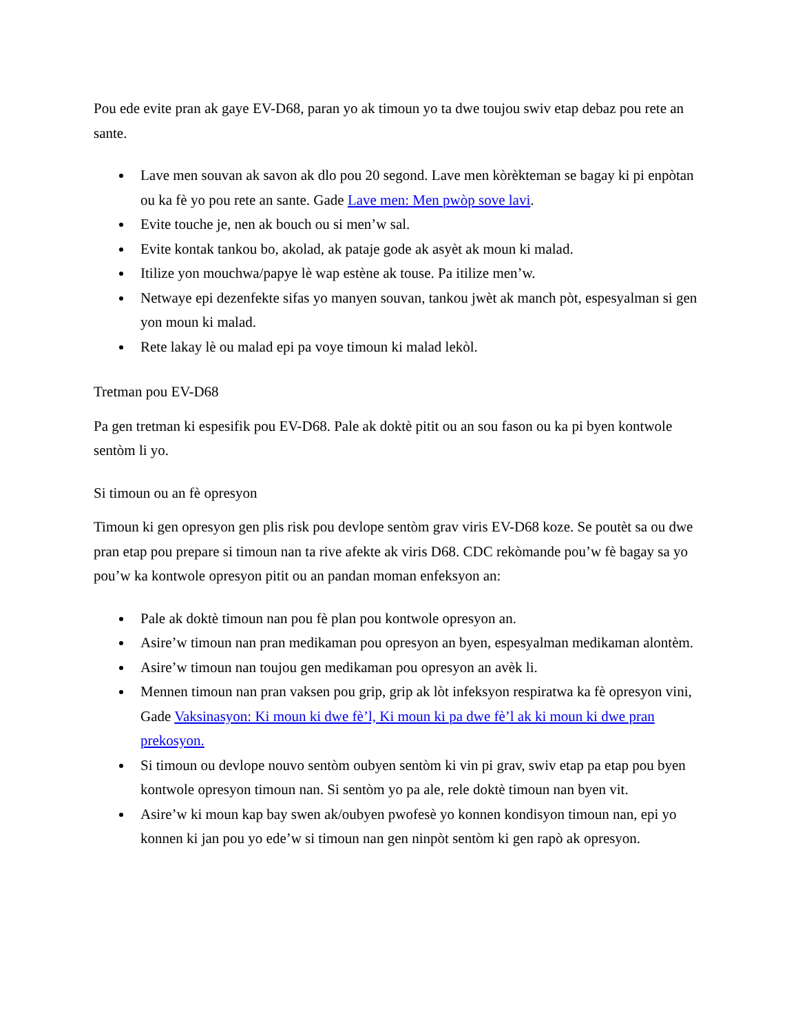Pou ede evite pran ak gaye EV-D68, paran yo ak timoun yo ta dwe toujou swiv etap debaz pou rete an sante.
Lave men souvan ak savon ak dlo pou 20 segond. Lave men kòrèkteman se bagay ki pi enpòtan ou ka fè yo pou rete an sante. Gade Lave men: Men pwòp sove lavi.
Evite touche je, nen ak bouch ou si men’w sal.
Evite kontak tankou bo, akolad, ak pataje gode ak asyèt ak moun ki malad.
Itilize yon mouchwa/papye lè wap estène ak touse. Pa itilize men’w.
Netwaye epi dezenfekte sifas yo manyen souvan, tankou jwèt ak manch pòt, espesyalman si gen yon moun ki malad.
Rete lakay lè ou malad epi pa voye timoun ki malad lekòl.
Tretman pou EV-D68
Pa gen tretman ki espesifik pou EV-D68. Pale ak doktè pitit ou an sou fason ou ka pi byen kontwole sentòm li yo.
Si timoun ou an fè opresyon
Timoun ki gen opresyon gen plis risk pou devlope sentòm grav viris EV-D68 koze. Se poutèt sa ou dwe pran etap pou prepare si timoun nan ta rive afekte ak viris D68. CDC rekòmande pou’w fè bagay sa yo pou’w ka kontwole opresyon pitit ou an pandan moman enfeksyon an:
Pale ak doktè timoun nan pou fè plan pou kontwole opresyon an.
Asire’w timoun nan pran medikaman pou opresyon an byen, espesyalman medikaman alontèm.
Asire’w timoun nan toujou gen medikaman pou opresyon an avèk li.
Mennen timoun nan pran vaksen pou grip, grip ak lòt infeksyon respiratwa ka fè opresyon vini, Gade Vaksinasyon: Ki moun ki dwe fè’l, Ki moun ki pa dwe fè’l ak ki moun ki dwe pran prekosyon.
Si timoun ou devlope nouvo sentòm oubyen sentòm ki vin pi grav, swiv etap pa etap pou byen kontwole opresyon timoun nan. Si sentòm yo pa ale, rele doktè timoun nan byen vit.
Asire’w ki moun kap bay swen ak/oubyen pwofesè yo konnen kondisyon timoun nan, epi yo konnen ki jan pou yo ede’w si timoun nan gen ninpòt sentòm ki gen rapò ak opresyon.